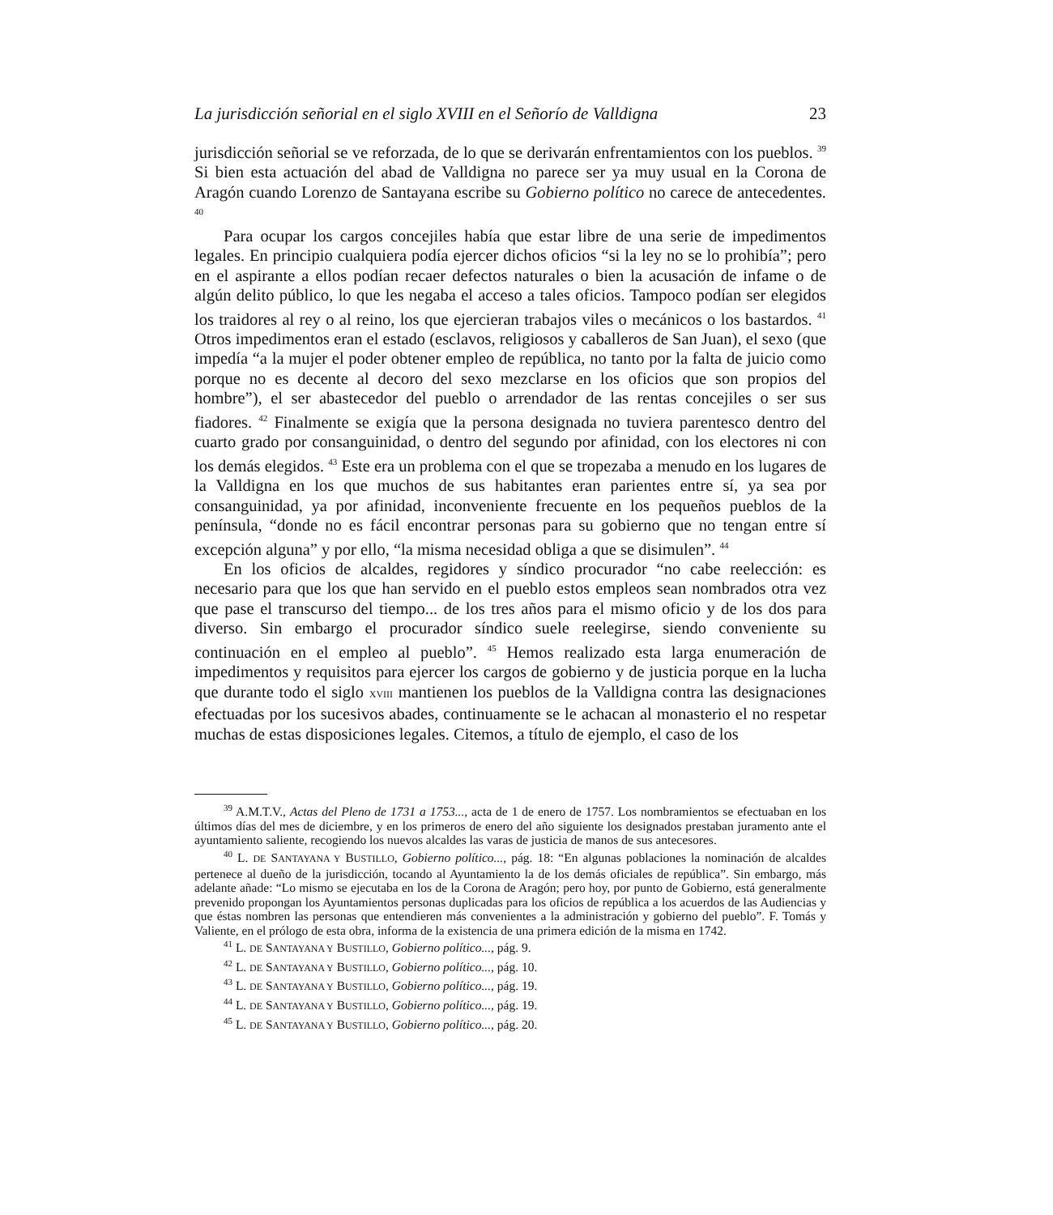La jurisdicción señorial en el siglo XVIII en el Señorío de Valldigna 23
jurisdicción señorial se ve reforzada, de lo que se derivarán enfrentamientos con los pueblos. <sup>39</sup> Si bien esta actuación del abad de Valldigna no parece ser ya muy usual en la Corona de Aragón cuando Lorenzo de Santayana escribe su Gobierno político no carece de antecedentes. <sup>40</sup>
Para ocupar los cargos concejiles había que estar libre de una serie de impedimentos legales. En principio cualquiera podía ejercer dichos oficios “si la ley no se lo prohibía”; pero en el aspirante a ellos podían recaer defectos naturales o bien la acusación de infame o de algún delito público, lo que les negaba el acceso a tales oficios. Tampoco podían ser elegidos los traidores al rey o al reino, los que ejercieran trabajos viles o mecánicos o los bastardos. <sup>41</sup> Otros impedimentos eran el estado (esclavos, religiosos y caballeros de San Juan), el sexo (que impedía “a la mujer el poder obtener empleo de república, no tanto por la falta de juicio como porque no es decente al decoro del sexo mezclarse en los oficios que son propios del hombre”), el ser abastecedor del pueblo o arrendador de las rentas concejiles o ser sus fiadores. <sup>42</sup> Finalmente se exigía que la persona designada no tuviera parentesco dentro del cuarto grado por consanguinidad, o dentro del segundo por afinidad, con los electores ni con los demás elegidos. <sup>43</sup> Este era un problema con el que se tropezaba a menudo en los lugares de la Valldigna en los que muchos de sus habitantes eran parientes entre sí, ya sea por consanguinidad, ya por afinidad, inconveniente frecuente en los pequeños pueblos de la península, “donde no es fácil encontrar personas para su gobierno que no tengan entre sí excepción alguna” y por ello, “la misma necesidad obliga a que se disimulen”. <sup>44</sup>
En los oficios de alcaldes, regidores y síndico procurador “no cabe reelección: es necesario para que los que han servido en el pueblo estos empleos sean nombrados otra vez que pase el transcurso del tiempo... de los tres años para el mismo oficio y de los dos para diverso. Sin embargo el procurador síndico suele reelegirse, siendo conveniente su continuación en el empleo al pueblo”. <sup>45</sup> Hemos realizado esta larga enumeración de impedimentos y requisitos para ejercer los cargos de gobierno y de justicia porque en la lucha que durante todo el siglo XVIII mantienen los pueblos de la Valldigna contra las designaciones efectuadas por los sucesivos abades, continuamente se le achacan al monasterio el no respetar muchas de estas disposiciones legales. Citemos, a título de ejemplo, el caso de los
<sup>39</sup> A.M.T.V., Actas del Pleno de 1731 a 1753..., acta de 1 de enero de 1757. Los nombramientos se efectuaban en los últimos días del mes de diciembre, y en los primeros de enero del año siguiente los designados prestaban juramento ante el ayuntamiento saliente, recogiendo los nuevos alcaldes las varas de justicia de manos de sus antecesores.
<sup>40</sup> L. DE SANTAYANA Y BUSTILLO, Gobierno político..., pág. 18: “En algunas poblaciones la nominación de alcaldes pertenece al dueño de la jurisdicción, tocando al Ayuntamiento la de los demás oficiales de república”. Sin embargo, más adelante añade: “Lo mismo se ejecutaba en los de la Corona de Aragón; pero hoy, por punto de Gobierno, está generalmente prevenido propongan los Ayuntamientos personas duplicadas para los oficios de república a los acuerdos de las Audiencias y que éstas nombren las personas que entendieren más convenientes a la administración y gobierno del pueblo”. F. Tomás y Valiente, en el prólogo de esta obra, informa de la existencia de una primera edición de la misma en 1742.
<sup>41</sup> L. DE SANTAYANA Y BUSTILLO, Gobierno político..., pág. 9.
<sup>42</sup> L. DE SANTAYANA Y BUSTILLO, Gobierno político..., pág. 10.
<sup>43</sup> L. DE SANTAYANA Y BUSTILLO, Gobierno político..., pág. 19.
<sup>44</sup> L. DE SANTAYANA Y BUSTILLO, Gobierno político..., pág. 19.
<sup>45</sup> L. DE SANTAYANA Y BUSTILLO, Gobierno político..., pág. 20.